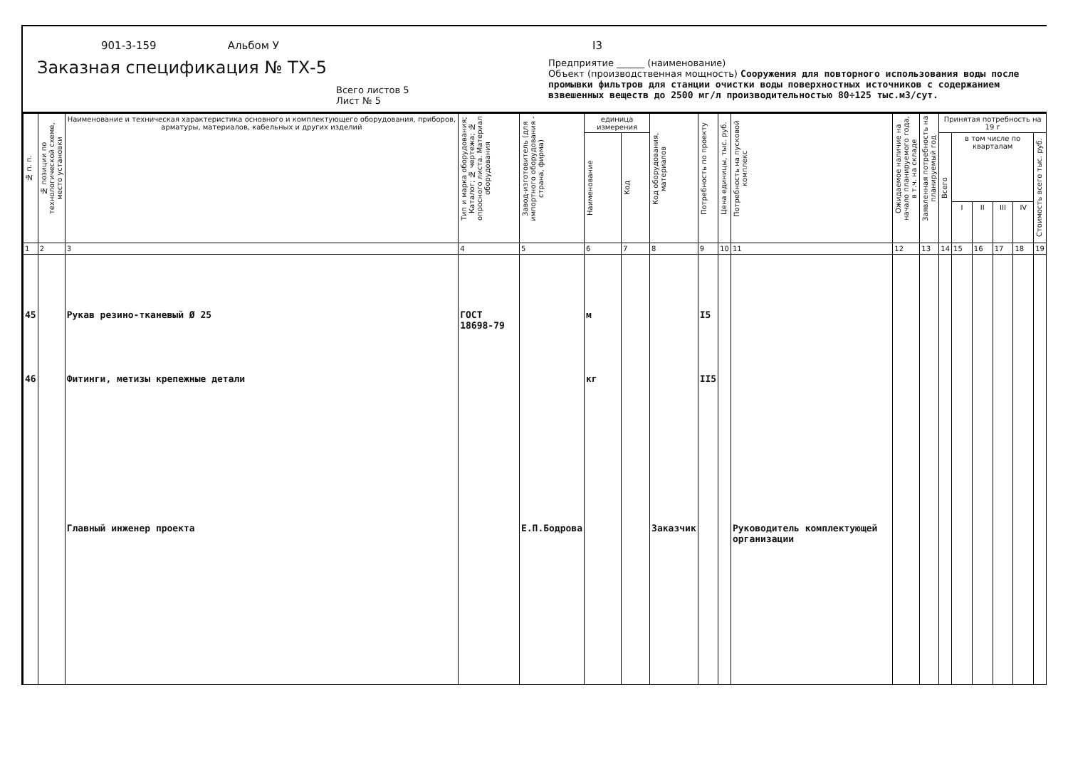901-3-159 Альбом У I3
Заказная спецификация № ТХ-5
Всего листов 5
Лист № 5
Предприятие ______ (наименование)
Объект (производственная мощность) Сооружения для повторного использования воды после промывки фильтров для станции очистки воды поверхностных источников с содержанием взвешенных веществ до 2500 мг/л производительностью 80÷125 тыс.м3/сут.
| № п. п. | № позиции по технологической схеме, место установки | Наименование и техническая характеристика основного и комплектующего оборудования, приборов, арматуры, материалов, кабельных и других изделий | Тип и марка оборудования; Каталог; № чертежа; № опросного листа. Материал оборудования | Завод-изготовитель (для импортного оборудования - страна, фирма) | единица измерения | | Код оборудования, материалов | Потребность по проекту | Цена единицы, тыс. руб. | Потребность на пусковой комплекс | Ожидаемое наличие на начало планируемого года, в т.ч. на складе | Заявленная потребность на планируемый год | Принятая потребность на 19 г | | | | | |
| --- | --- | --- | --- | --- | --- | --- | --- | --- | --- | --- | --- | --- | --- | --- | --- | --- | --- | --- |
| | | | | | Наименование | Код | | | | | | | Всего | в том числе по кварталам | | | | Стоимость всего тыс. руб. |
| | | | | | | | | | | | | | | I | II | III | IV | |
| 1 | 2 | 3 | 4 | 5 | 6 | 7 | 8 | 9 | 10 | 11 | 12 | 13 | 14 | 15 | 16 | 17 | 18 | 19 |
| 45 46 | | Рукав резино-тканевый Ø 25 Фитинги, метизы крепежные детали Главный инженер проекта | ГОСТ 18698-79 | Е.П.Бодрова | м кг | | Заказчик | I5 II5 | | Руководитель комплектующей организации | | | | | | | | |